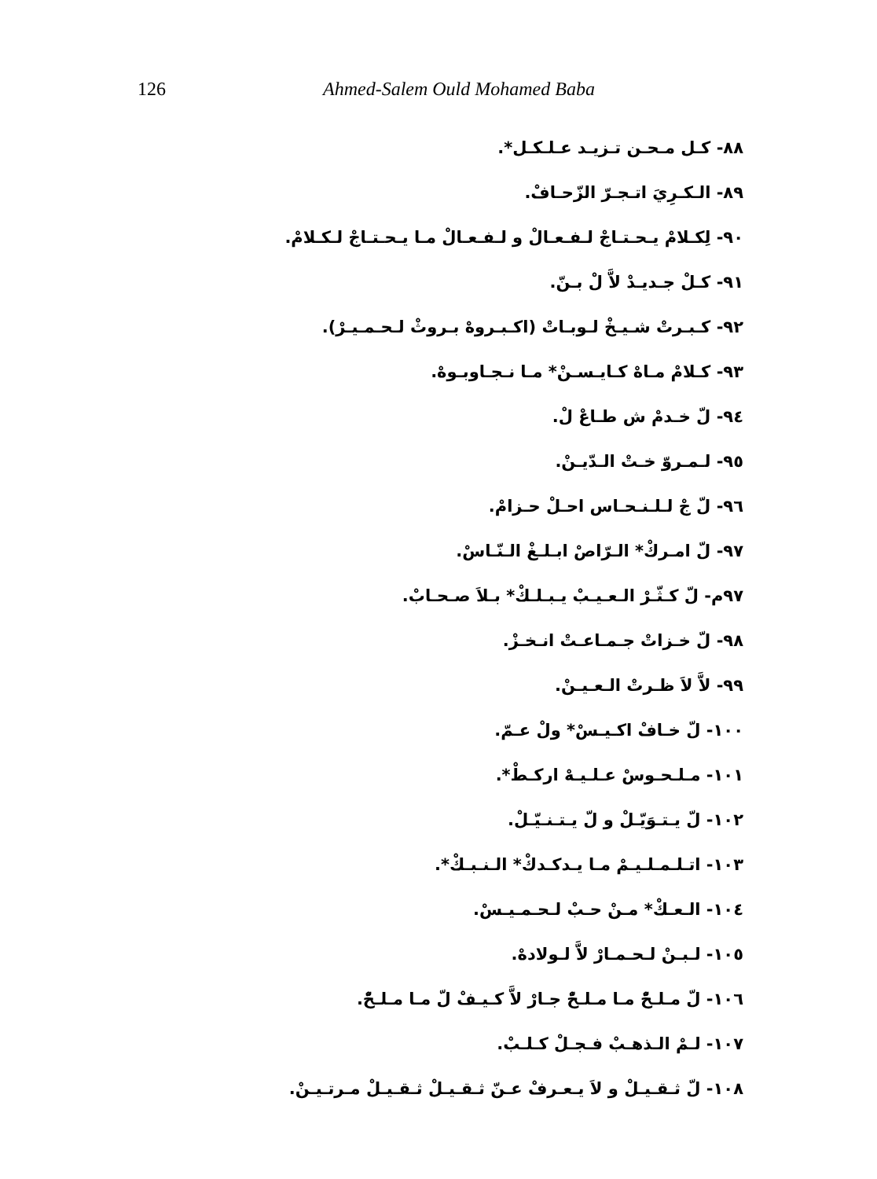126 Ahmed-Salem Ould Mohamed Baba
٨٨- كـل مـحـن تـزيـد عـلـكـل*.
٨٩- الـكـرِيَ اتـجـرّ الزّحـافْ.
٩٠- لِكـلامْ يـحـتـاجْ لـفـعـالْ و لـفـعـالْ مـا يـحـتـاجْ لـكـلامْ.
٩١- كـلْ جـديـدْ لاَّ لْ بـنّ.
٩٢- كـبـرتْ شـيـخْ لـوبـاتْ (اكـبـروهْ بـروثْ لـحـمـيـرْ).
٩٣- كـلامْ مـاهْ كـايـسـنْ* مـا نـجـاوبـوهْ.
٩٤- لّ خـدمْ ش طـاعْ لْ.
٩٥- لـمـروّ خـتْ الـدّيـنْ.
٩٦- لّ جْ لـلـنـحـاس احـلْ حـزامْ.
٩٧- لّ امـركْ* الـرّاصْ ابـلـغْ الـنّـاسْ.
٩٧م- لّ كـثّـرْ الـعـيـبْ يـبـلـكْ* بـلاَ صـحـابْ.
٩٨- لّ خـزاتْ جـمـاعـتْ انـخـزْ.
٩٩- لاَّ لاَ ظـرتْ الـعـيـنْ.
١٠٠- لّ خـافْ اكـيـسْ* ولْ عـمّ.
١٠١- مـلـحـوسْ عـلـيـهْ اركـطْ*.
١٠٢- لّ يـتـوَيّـلْ و لّ يـتـنـيّـلْ.
١٠٣- اتـلـمـلـيـمْ مـا يـدكـدكْ* الـنـبـكْ*.
١٠٤- الـعـكْ* مـنْ حـبْ لـحـمـيـسْ.
١٠٥- لـبـنْ لـحـمـارْ لاَّ لـولادهْ.
١٠٦- لّ مـلـحّْ مـا مـلـحّْ جـارْ لاَّ كـيـفْ لّ مـا مـلـحّْ.
١٠٧- لـمْ الـذهـبْ فـجـلْ كـلـبْ.
١٠٨- لّ ثـقـيـلْ و لاَ يـعـرفْ عـنّ ثـقـيـلْ ثـقـيـلْ مـرتـيـنْ.